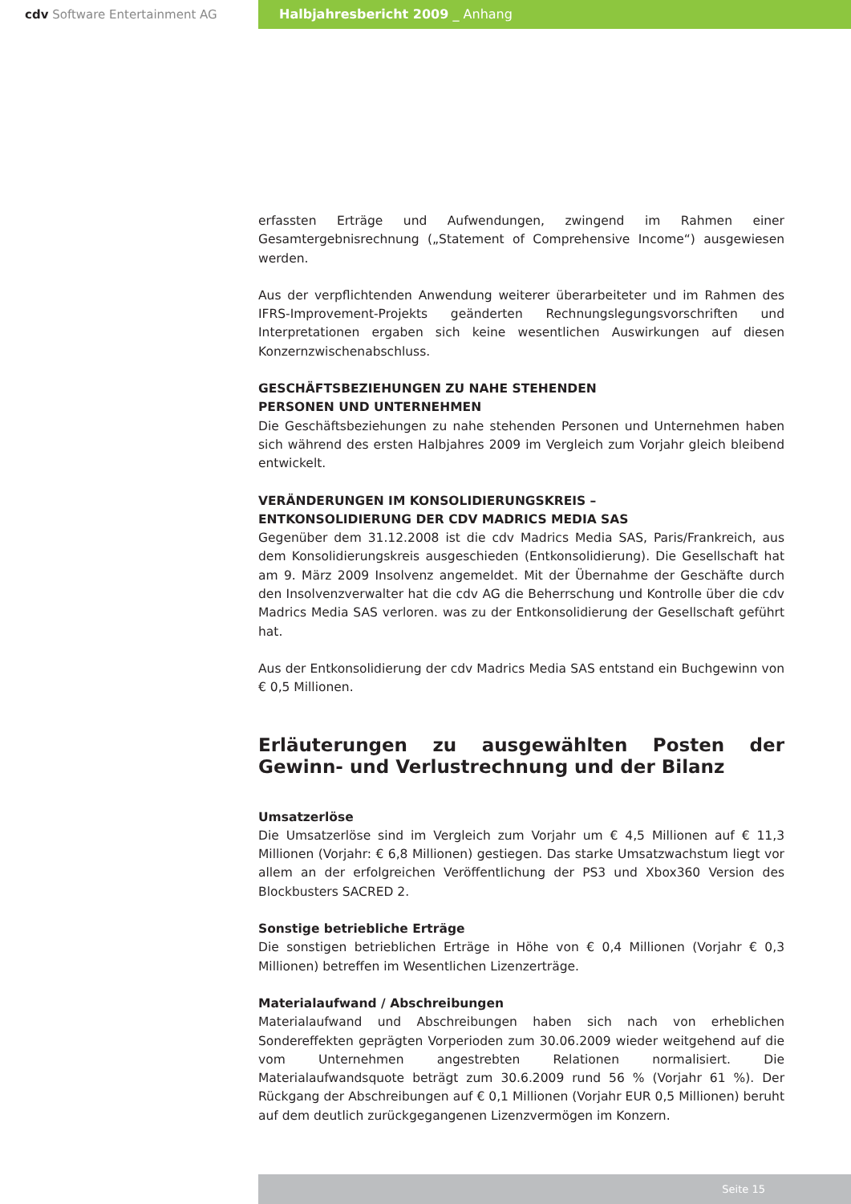cdv Software Entertainment AG Halbjahresbericht 2009 _ Anhang
erfassten Erträge und Aufwendungen, zwingend im Rahmen einer Gesamtergebnisrechnung („Statement of Comprehensive Income“) ausgewiesen werden.
Aus der verpflichtenden Anwendung weiterer überarbeiteter und im Rahmen des IFRS-Improvement-Projekts geänderten Rechnungslegungsvorschriften und Interpretationen ergaben sich keine wesentlichen Auswirkungen auf diesen Konzernzwischenabschluss.
GESCHÄFTSBEZIEHUNGEN ZU NAHE STEHENDEN
PERSONEN UND UNTERNEHMEN
Die Geschäftsbeziehungen zu nahe stehenden Personen und Unternehmen haben sich während des ersten Halbjahres 2009 im Vergleich zum Vorjahr gleich bleibend entwickelt.
VERÄNDERUNGEN IM KONSOLIDIERUNGSKREIS –
ENTKONSOLIDIERUNG DER CDV MADRICS MEDIA SAS
Gegenüber dem 31.12.2008 ist die cdv Madrics Media SAS, Paris/Frankreich, aus dem Konsolidierungskreis ausgeschieden (Entkonsolidierung). Die Gesellschaft hat am 9. März 2009 Insolvenz angemeldet. Mit der Übernahme der Geschäfte durch den Insolvenzverwalter hat die cdv AG die Beherrschung und Kontrolle über die cdv Madrics Media SAS verloren. was zu der Entkonsolidierung der Gesellschaft geführt hat.
Aus der Entkonsolidierung der cdv Madrics Media SAS entstand ein Buchgewinn von € 0,5 Millionen.
Erläuterungen zu ausgewählten Posten der Gewinn- und Verlustrechnung und der Bilanz
Umsatzerlöse
Die Umsatzerlöse sind im Vergleich zum Vorjahr um € 4,5 Millionen auf € 11,3 Millionen (Vorjahr: € 6,8 Millionen) gestiegen. Das starke Umsatzwachstum liegt vor allem an der erfolgreichen Veröffentlichung der PS3 und Xbox360 Version des Blockbusters SACRED 2.
Sonstige betriebliche Erträge
Die sonstigen betrieblichen Erträge in Höhe von € 0,4 Millionen (Vorjahr € 0,3 Millionen) betreffen im Wesentlichen Lizenzerträge.
Materialaufwand / Abschreibungen
Materialaufwand und Abschreibungen haben sich nach von erheblichen Sondereffekten geprägten Vorperioden zum 30.06.2009 wieder weitgehend auf die vom Unternehmen angestrebten Relationen normalisiert. Die Materialaufwandsquote beträgt zum 30.6.2009 rund 56 % (Vorjahr 61 %). Der Rückgang der Abschreibungen auf € 0,1 Millionen (Vorjahr EUR 0,5 Millionen) beruht auf dem deutlich zurückgegangenen Lizenzvermögen im Konzern.
Seite 15